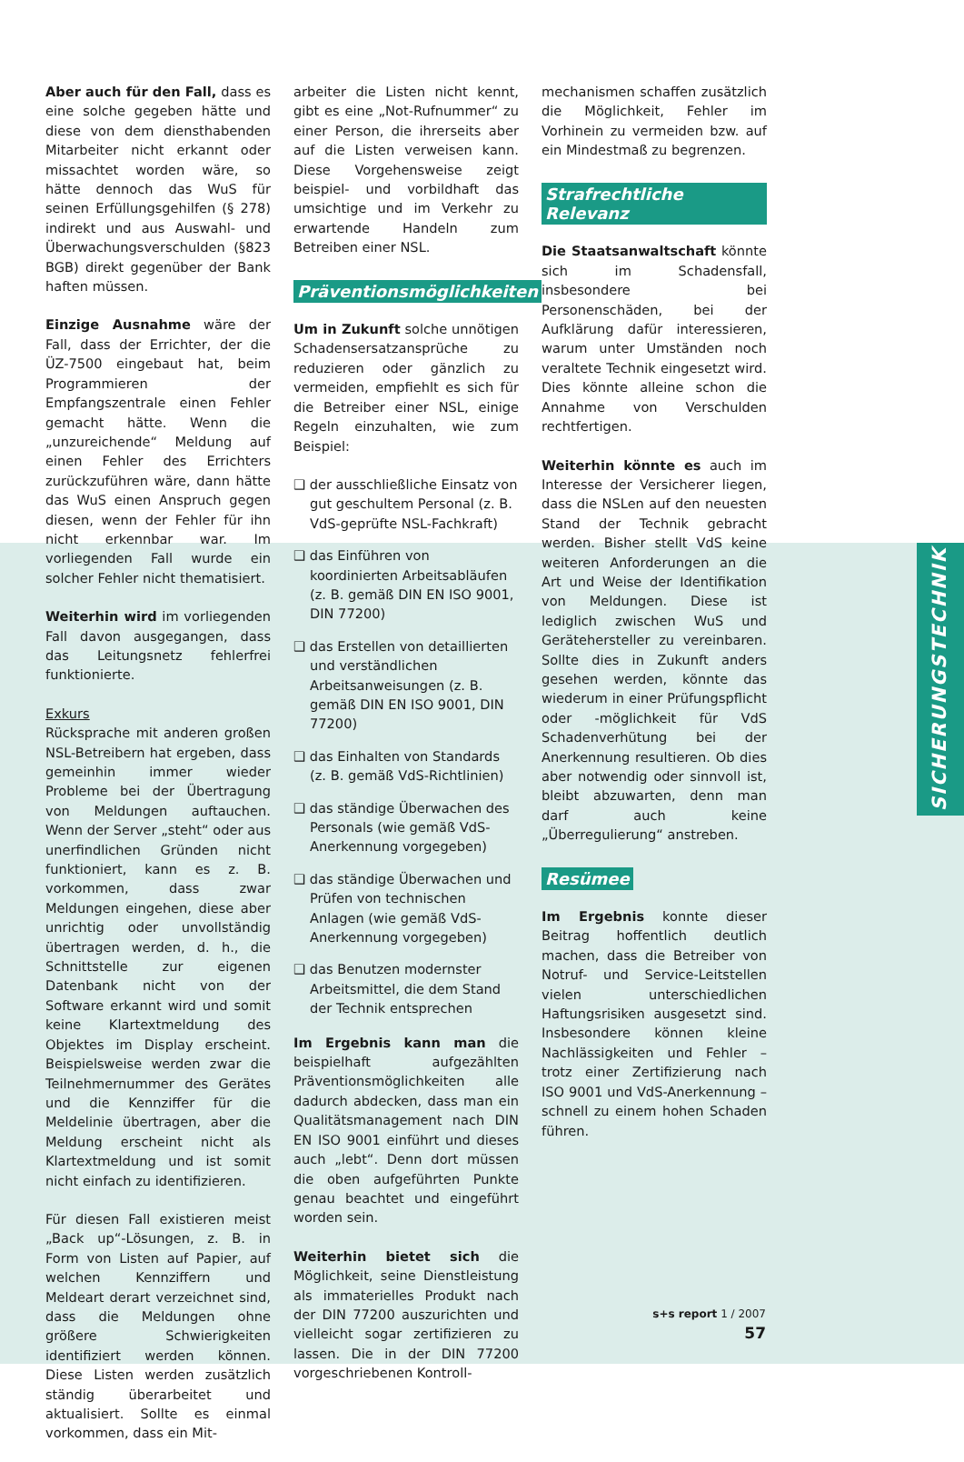Aber auch für den Fall, dass es eine solche gegeben hätte und diese von dem diensthabenden Mitarbeiter nicht erkannt oder missachtet worden wäre, so hätte dennoch das WuS für seinen Erfüllungsgehilfen (§ 278) indirekt und aus Auswahl- und Überwachungsverschulden (§823 BGB) direkt gegenüber der Bank haften müssen.
Einzige Ausnahme wäre der Fall, dass der Errichter, der die ÜZ-7500 eingebaut hat, beim Programmieren der Empfangszentrale einen Fehler gemacht hätte. Wenn die „unzureichende“ Meldung auf einen Fehler des Errichters zurückzuführen wäre, dann hätte das WuS einen Anspruch gegen diesen, wenn der Fehler für ihn nicht erkennbar war. Im vorliegenden Fall wurde ein solcher Fehler nicht thematisiert.
Weiterhin wird im vorliegenden Fall davon ausgegangen, dass das Leitungsnetz fehlerfrei funktionierte.
Exkurs
Rücksprache mit anderen großen NSL-Betreibern hat ergeben, dass gemeinhin immer wieder Probleme bei der Übertragung von Meldungen auftauchen. Wenn der Server „steht“ oder aus unerfindlichen Gründen nicht funktioniert, kann es z. B. vorkommen, dass zwar Meldungen eingehen, diese aber unrichtig oder unvollständig übertragen werden, d. h., die Schnittstelle zur eigenen Datenbank nicht von der Software erkannt wird und somit keine Klartextmeldung des Objektes im Display erscheint. Beispielsweise werden zwar die Teilnehmernummer des Gerätes und die Kennziffer für die Meldelinie übertragen, aber die Meldung erscheint nicht als Klartextmeldung und ist somit nicht einfach zu identifizieren.
Für diesen Fall existieren meist „Back up“-Lösungen, z. B. in Form von Listen auf Papier, auf welchen Kennziffern und Meldeart derart verzeichnet sind, dass die Meldungen ohne größere Schwierigkeiten identifiziert werden können. Diese Listen werden zusätzlich ständig überarbeitet und aktualisiert. Sollte es einmal vorkommen, dass ein Mit-
arbeiter die Listen nicht kennt, gibt es eine „Not-Rufnummer“ zu einer Person, die ihrerseits aber auf die Listen verweisen kann. Diese Vorgehensweise zeigt beispiel- und vorbildhaft das umsichtige und im Verkehr zu erwartende Handeln zum Betreiben einer NSL.
Präventionsmöglichkeiten
Um in Zukunft solche unnötigen Schadensersatzansprüche zu reduzieren oder gänzlich zu vermeiden, empfiehlt es sich für die Betreiber einer NSL, einige Regeln einzuhalten, wie zum Beispiel:
❑ der ausschließliche Einsatz von gut geschultem Personal (z. B. VdS-geprüfte NSL-Fachkraft)
❑ das Einführen von koordinierten Arbeitsabläufen (z. B. gemäß DIN EN ISO 9001, DIN 77200)
❑ das Erstellen von detaillierten und verständlichen Arbeitsanweisungen (z. B. gemäß DIN EN ISO 9001, DIN 77200)
❑ das Einhalten von Standards (z. B. gemäß VdS-Richtlinien)
❑ das ständige Überwachen des Personals (wie gemäß VdS-Anerkennung vorgegeben)
❑ das ständige Überwachen und Prüfen von technischen Anlagen (wie gemäß VdS-Anerkennung vorgegeben)
❑ das Benutzen modernster Arbeitsmittel, die dem Stand der Technik entsprechen
Im Ergebnis kann man die beispielhaft aufgezählten Präventionsmöglichkeiten alle dadurch abdecken, dass man ein Qualitätsmanagement nach DIN EN ISO 9001 einführt und dieses auch „lebt“. Denn dort müssen die oben aufgeführten Punkte genau beachtet und eingeführt worden sein.
Weiterhin bietet sich die Möglichkeit, seine Dienstleistung als immaterielles Produkt nach der DIN 77200 auszurichten und vielleicht sogar zertifizieren zu lassen. Die in der DIN 77200 vorgeschriebenen Kontroll-
mechanismen schaffen zusätzlich die Möglichkeit, Fehler im Vorhinein zu vermeiden bzw. auf ein Mindestmaß zu begrenzen.
Strafrechtliche Relevanz
Die Staatsanwaltschaft könnte sich im Schadensfall, insbesondere bei Personenschäden, bei der Aufklärung dafür interessieren, warum unter Umständen noch veraltete Technik eingesetzt wird. Dies könnte alleine schon die Annahme von Verschulden rechtfertigen.
Weiterhin könnte es auch im Interesse der Versicherer liegen, dass die NSLen auf den neuesten Stand der Technik gebracht werden. Bisher stellt VdS keine weiteren Anforderungen an die Art und Weise der Identifikation von Meldungen. Diese ist lediglich zwischen WuS und Gerätehersteller zu vereinbaren. Sollte dies in Zukunft anders gesehen werden, könnte das wiederum in einer Prüfungspflicht oder -möglichkeit für VdS Schadenverhütung bei der Anerkennung resultieren. Ob dies aber notwendig oder sinnvoll ist, bleibt abzuwarten, denn man darf auch keine „Überregulierung“ anstreben.
Resümee
Im Ergebnis konnte dieser Beitrag hoffentlich deutlich machen, dass die Betreiber von Notruf- und Service-Leitstellen vielen unterschiedlichen Haftungsrisiken ausgesetzt sind. Insbesondere können kleine Nachlässigkeiten und Fehler – trotz einer Zertifizierung nach ISO 9001 und VdS-Anerkennung – schnell zu einem hohen Schaden führen.
SICHERUNGSTECHNIK
s+s report 1 / 2007 57